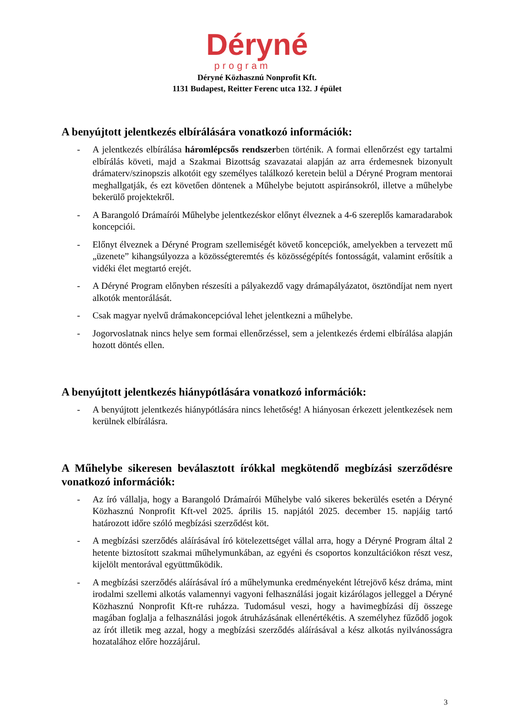Déryné
program
Déryné Közhasznú Nonprofit Kft.
1131 Budapest, Reitter Ferenc utca 132. J épület
A benyújtott jelentkezés elbírálására vonatkozó információk:
- A jelentkezés elbírálása háromlépcsős rendszerben történik. A formai ellenőrzést egy tartalmi elbírálás követi, majd a Szakmai Bizottság szavazatai alapján az arra érdemesnek bizonyult drámaterv/szinopszis alkotóit egy személyes találkozó keretein belül a Déryné Program mentorai meghallgatják, és ezt követően döntenek a Műhelybe bejutott aspiránsokról, illetve a műhelybe bekerülő projektekről.
- A Barangoló Drámaírói Műhelybe jelentkezéskor előnyt élveznek a 4-6 szereplős kamaradarabok koncepciói.
- Előnyt élveznek a Déryné Program szellemiségét követő koncepciók, amelyekben a tervezett mű „üzenete” kihangsúlyozza a közösségteremtés és közösségépítés fontosságát, valamint erősítik a vidéki élet megtartó erejét.
- A Déryné Program előnyben részesíti a pályakezdő vagy drámapályázatot, ösztöndíjat nem nyert alkotók mentorálását.
- Csak magyar nyelvű drámakoncepcióval lehet jelentkezni a műhelybe.
- Jogorvoslatnak nincs helye sem formai ellenőrzéssel, sem a jelentkezés érdemi elbírálása alapján hozott döntés ellen.
A benyújtott jelentkezés hiánypótlására vonatkozó információk:
- A benyújtott jelentkezés hiánypótlására nincs lehetőség! A hiányosan érkezett jelentkezések nem kerülnek elbírálásra.
A Műhelybe sikeresen beválasztott írókkal megkötendő megbízási szerződésre vonatkozó információk:
- Az író vállalja, hogy a Barangoló Drámaírói Műhelybe való sikeres bekerülés esetén a Déryné Közhasznú Nonprofit Kft-vel 2025. április 15. napjától 2025. december 15. napjáig tartó határozott időre szóló megbízási szerződést köt.
- A megbízási szerződés aláírásával író kötelezettséget vállal arra, hogy a Déryné Program által 2 hetente biztosított szakmai műhelymunkában, az egyéni és csoportos konzultációkon részt vesz, kijelölt mentorával együttműködik.
- A megbízási szerződés aláírásával író a műhelymunka eredményeként létrejövő kész dráma, mint irodalmi szellemi alkotás valamennyi vagyoni felhasználási jogait kizárólagos jelleggel a Déryné Közhasznú Nonprofit Kft-re ruházza. Tudomásul veszi, hogy a havimegbízási díj összege magában foglalja a felhasználási jogok átruházásának ellenértékétis. A személyhez fűződő jogok az írót illetik meg azzal, hogy a megbízási szerződés aláírásával a kész alkotás nyilvánosságra hozatalához előre hozzájárul.
3